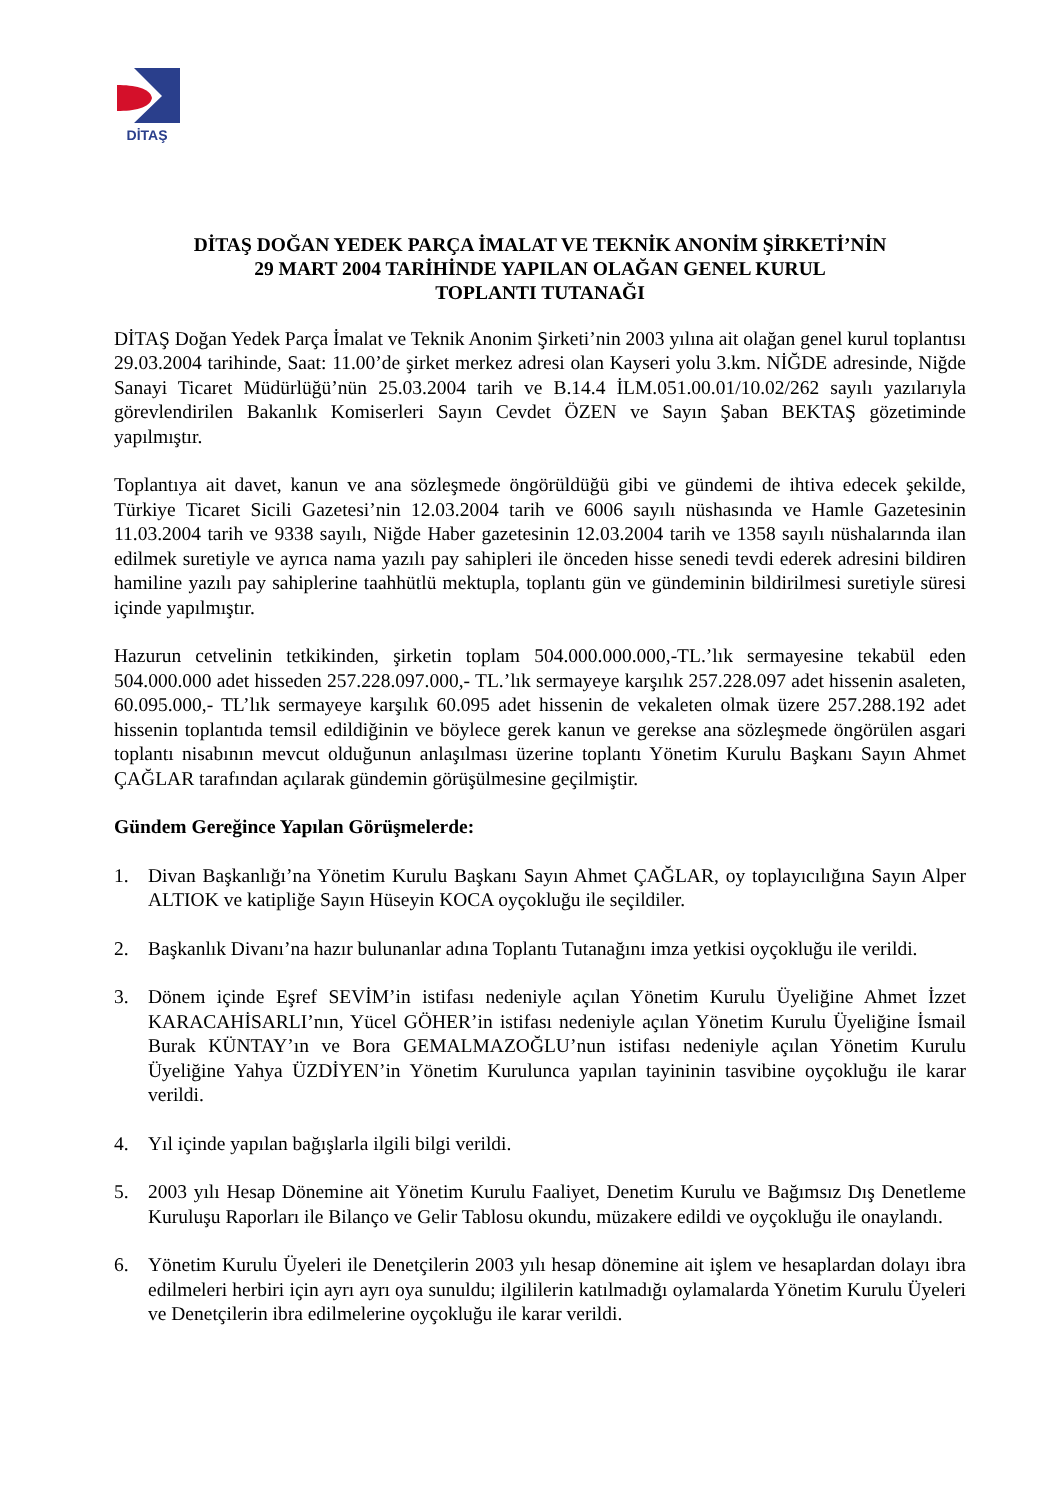DİTAŞ
DİTAŞ DOĞAN YEDEK PARÇA İMALAT VE TEKNİK ANONİM ŞİRKETİ’NİN
29 MART 2004 TARİHİNDE YAPILAN OLAĞAN GENEL KURUL
TOPLANTI TUTANAĞI
DİTAŞ Doğan Yedek Parça İmalat ve Teknik Anonim Şirketi’nin 2003 yılına ait olağan genel kurul toplantısı 29.03.2004 tarihinde, Saat: 11.00’de şirket merkez adresi olan Kayseri yolu 3.km. NİĞDE adresinde, Niğde Sanayi Ticaret Müdürlüğü’nün 25.03.2004 tarih ve B.14.4 İLM.051.00.01/10.02/262 sayılı yazılarıyla görevlendirilen Bakanlık Komiserleri Sayın Cevdet ÖZEN ve Sayın Şaban BEKTAŞ gözetiminde yapılmıştır.
Toplantıya ait davet, kanun ve ana sözleşmede öngörüldüğü gibi ve gündemi de ihtiva edecek şekilde, Türkiye Ticaret Sicili Gazetesi’nin 12.03.2004 tarih ve 6006 sayılı nüshasında ve Hamle Gazetesinin 11.03.2004 tarih ve 9338 sayılı, Niğde Haber gazetesinin 12.03.2004 tarih ve 1358 sayılı nüshalarında ilan edilmek suretiyle ve ayrıca nama yazılı pay sahipleri ile önceden hisse senedi tevdi ederek adresini bildiren hamiline yazılı pay sahiplerine taahhütlü mektupla, toplantı gün ve gündeminin bildirilmesi suretiyle süresi içinde yapılmıştır.
Hazurun cetvelinin tetkikinden, şirketin toplam 504.000.000.000,-TL.’lık sermayesine tekabül eden 504.000.000 adet hisseden 257.228.097.000,- TL.’lık sermayeye karşılık 257.228.097 adet hissenin asaleten, 60.095.000,- TL’lık sermayeye karşılık 60.095 adet hissenin de vekaleten olmak üzere 257.288.192 adet hissenin toplantıda temsil edildiğinin ve böylece gerek kanun ve gerekse ana sözleşmede öngörülen asgari toplantı nisabının mevcut olduğunun anlaşılması üzerine toplantı Yönetim Kurulu Başkanı Sayın Ahmet ÇAĞLAR tarafından açılarak gündemin görüşülmesine geçilmiştir.
Gündem Gereğince Yapılan Görüşmelerde:
1. Divan Başkanlığı’na Yönetim Kurulu Başkanı Sayın Ahmet ÇAĞLAR, oy toplayıcılığına Sayın Alper ALTIOK ve katipliğe Sayın Hüseyin KOCA oyçokluğu ile seçildiler.
2. Başkanlık Divanı’na hazır bulunanlar adına Toplantı Tutanağını imza yetkisi oyçokluğu ile verildi.
3. Dönem içinde Eşref SEVİM’in istifası nedeniyle açılan Yönetim Kurulu Üyeliğine Ahmet İzzet KARACAHİSARLI’nın, Yücel GÖHER’in istifası nedeniyle açılan Yönetim Kurulu Üyeliğine İsmail Burak KÜNTAY’ın ve Bora GEMALMAZOĞLU’nun istifası nedeniyle açılan Yönetim Kurulu Üyeliğine Yahya ÜZDİYEN’in Yönetim Kurulunca yapılan tayininin tasvibine oyçokluğu ile karar verildi.
4. Yıl içinde yapılan bağışlarla ilgili bilgi verildi.
5. 2003 yılı Hesap Dönemine ait Yönetim Kurulu Faaliyet, Denetim Kurulu ve Bağımsız Dış Denetleme Kuruluşu Raporları ile Bilanço ve Gelir Tablosu okundu, müzakere edildi ve oyçokluğu ile onaylandı.
6. Yönetim Kurulu Üyeleri ile Denetçilerin 2003 yılı hesap dönemine ait işlem ve hesaplardan dolayı ibra edilmeleri herbiri için ayrı ayrı oya sunuldu; ilgililerin katılmadığı oylamalarda Yönetim Kurulu Üyeleri ve Denetçilerin ibra edilmelerine oyçokluğu ile karar verildi.